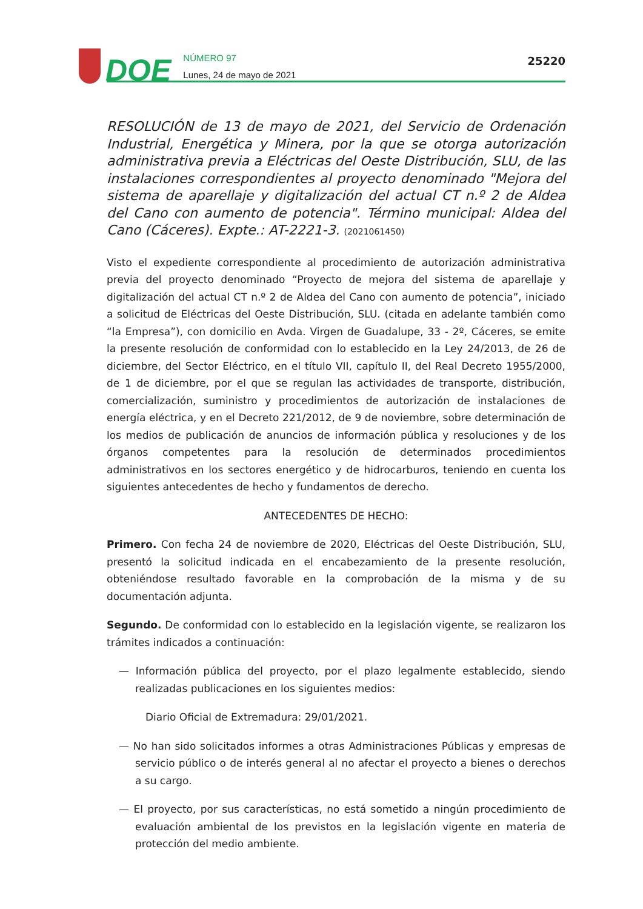DOE
NÚMERO 97
Lunes, 24 de mayo de 2021
25220
RESOLUCIÓN de 13 de mayo de 2021, del Servicio de Ordenación Industrial, Energética y Minera, por la que se otorga autorización administrativa previa a Eléctricas del Oeste Distribución, SLU, de las instalaciones correspondientes al proyecto denominado "Mejora del sistema de aparellaje y digitalización del actual CT n.º 2 de Aldea del Cano con aumento de potencia". Término municipal: Aldea del Cano (Cáceres). Expte.: AT-2221-3. (2021061450)
Visto el expediente correspondiente al procedimiento de autorización administrativa previa del proyecto denominado “Proyecto de mejora del sistema de aparellaje y digitalización del actual CT n.º 2 de Aldea del Cano con aumento de potencia”, iniciado a solicitud de Eléctricas del Oeste Distribución, SLU. (citada en adelante también como “la Empresa”), con domicilio en Avda. Virgen de Guadalupe, 33 - 2º, Cáceres, se emite la presente resolución de conformidad con lo establecido en la Ley 24/2013, de 26 de diciembre, del Sector Eléctrico, en el título VII, capítulo II, del Real Decreto 1955/2000, de 1 de diciembre, por el que se regulan las actividades de transporte, distribución, comercialización, suministro y procedimientos de autorización de instalaciones de energía eléctrica, y en el Decreto 221/2012, de 9 de noviembre, sobre determinación de los medios de publicación de anuncios de información pública y resoluciones y de los órganos competentes para la resolución de determinados procedimientos administrativos en los sectores energético y de hidrocarburos, teniendo en cuenta los siguientes antecedentes de hecho y fundamentos de derecho.
ANTECEDENTES DE HECHO:
Primero. Con fecha 24 de noviembre de 2020, Eléctricas del Oeste Distribución, SLU, presentó la solicitud indicada en el encabezamiento de la presente resolución, obteniéndose resultado favorable en la comprobación de la misma y de su documentación adjunta.
Segundo. De conformidad con lo establecido en la legislación vigente, se realizaron los trámites indicados a continuación:
— Información pública del proyecto, por el plazo legalmente establecido, siendo realizadas publicaciones en los siguientes medios:
Diario Oficial de Extremadura: 29/01/2021.
— No han sido solicitados informes a otras Administraciones Públicas y empresas de servicio público o de interés general al no afectar el proyecto a bienes o derechos a su cargo.
— El proyecto, por sus características, no está sometido a ningún procedimiento de evaluación ambiental de los previstos en la legislación vigente en materia de protección del medio ambiente.